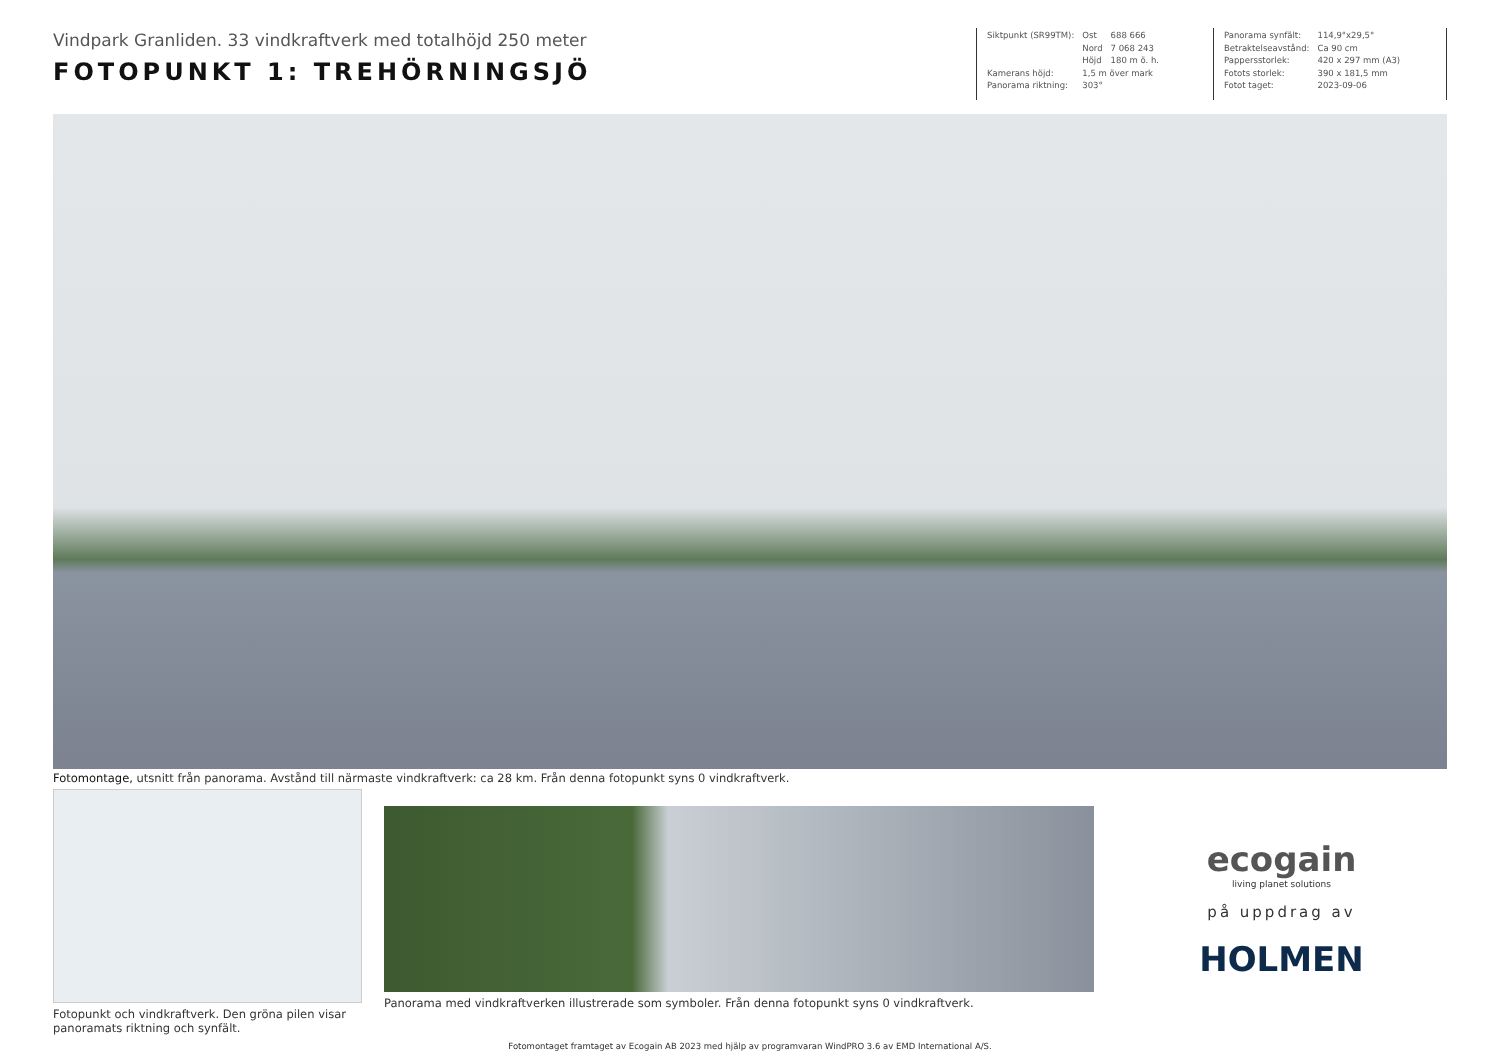Vindpark Granliden. 33 vindkraftverk med totalhöjd 250 meter
FOTOPUNKT 1: TREHÖRNINGSJÖ
| Siktpunkt (SR99TM): | Ost | 688 666 |
| | Nord | 7 068 243 |
| | Höjd | 180 m ö. h. |
| Kamerans höjd: | 1,5 m över mark | |
| Panorama riktning: | 303° | |
| Panorama synfält: | 114,9°x29,5° |
| Betraktelseavstånd: | Ca 90 cm |
| Pappersstorlek: | 420 x 297 mm (A3) |
| Fotots storlek: | 390 x 181,5 mm |
| Fotot taget: | 2023-09-06 |
Fotomontage, utsnitt från panorama. Avstånd till närmaste vindkraftverk: ca 28 km. Från denna fotopunkt syns 0 vindkraftverk.
Fotopunkt och vindkraftverk. Den gröna pilen visar
panoramats riktning och synfält.
Panorama med vindkraftverken illustrerade som symboler. Från denna fotopunkt syns 0 vindkraftverk.
ecogain
living planet solutions
på uppdrag av
HOLMEN
Fotomontaget framtaget av Ecogain AB 2023 med hjälp av programvaran WindPRO 3.6 av EMD International A/S.